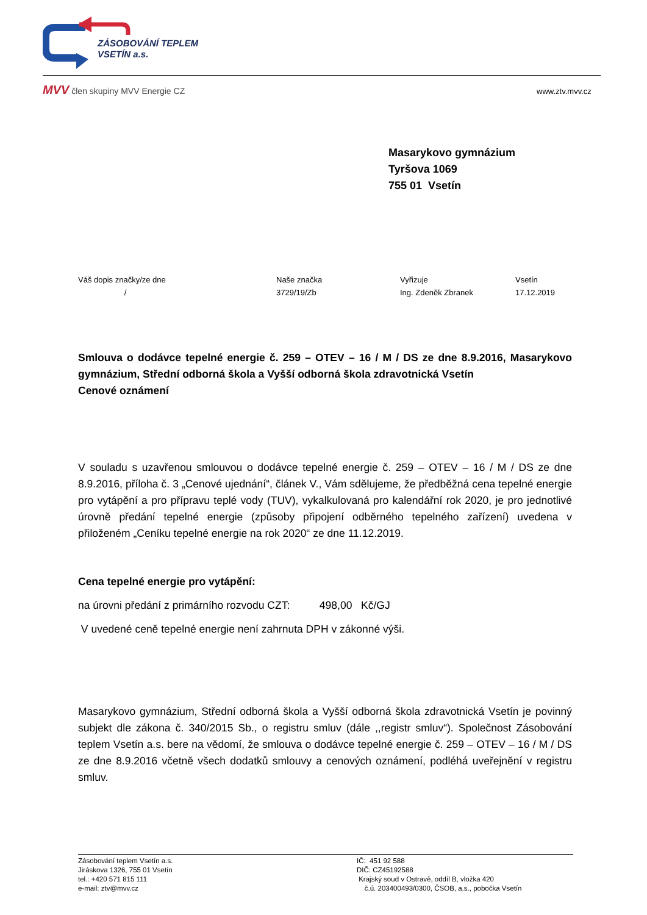ZÁSOBOVÁNÍ TEPLEM
VSETÍN a.s.
MVV člen skupiny MVV Energie CZ
www.ztv.mvv.cz
Masarykovo gymnázium
Tyršova 1069
755 01 Vsetín
Váš dopis značky/ze dne
/
Naše značka
3729/19/Zb
Vyřizuje
Ing. Zdeněk Zbranek
Vsetín
17.12.2019
Smlouva o dodávce tepelné energie č. 259 – OTEV – 16 / M / DS ze dne 8.9.2016, Masarykovo gymnázium, Střední odborná škola a Vyšší odborná škola zdravotnická Vsetín
Cenové oznámení
V souladu s uzavřenou smlouvou o dodávce tepelné energie č. 259 – OTEV – 16 / M / DS ze dne 8.9.2016, příloha č. 3 „Cenové ujednání“, článek V., Vám sdělujeme, že předběžná cena tepelné energie pro vytápění a pro přípravu teplé vody (TUV), vykalkulovaná pro kalendářní rok 2020, je pro jednotlivé úrovně předání tepelné energie (způsoby připojení odběrného tepelného zařízení) uvedena v přiloženém „Ceníku tepelné energie na rok 2020“ ze dne 11.12.2019.
Cena tepelné energie pro vytápění:
na úrovni předání z primárního rozvodu CZT: 498,00 Kč/GJ
V uvedené ceně tepelné energie není zahrnuta DPH v zákonné výši.
Masarykovo gymnázium, Střední odborná škola a Vyšší odborná škola zdravotnická Vsetín je povinný subjekt dle zákona č. 340/2015 Sb., o registru smluv (dále ,,registr smluv“). Společnost Zásobování teplem Vsetín a.s. bere na vědomí, že smlouva o dodávce tepelné energie č. 259 – OTEV – 16 / M / DS ze dne 8.9.2016 včetně všech dodatků smlouvy a cenových oznámení, podléhá uveřejnění v registru smluv.
Zásobování teplem Vsetín a.s.
Jiráskova 1326, 755 01 Vsetín
tel.: +420 571 815 111
e-mail: ztv@mvv.cz
IČ: 451 92 588
DIČ: CZ45192588
Krajský soud v Ostravě, oddíl B, vložka 420
č.ú. 203400493/0300, ČSOB, a.s., pobočka Vsetín